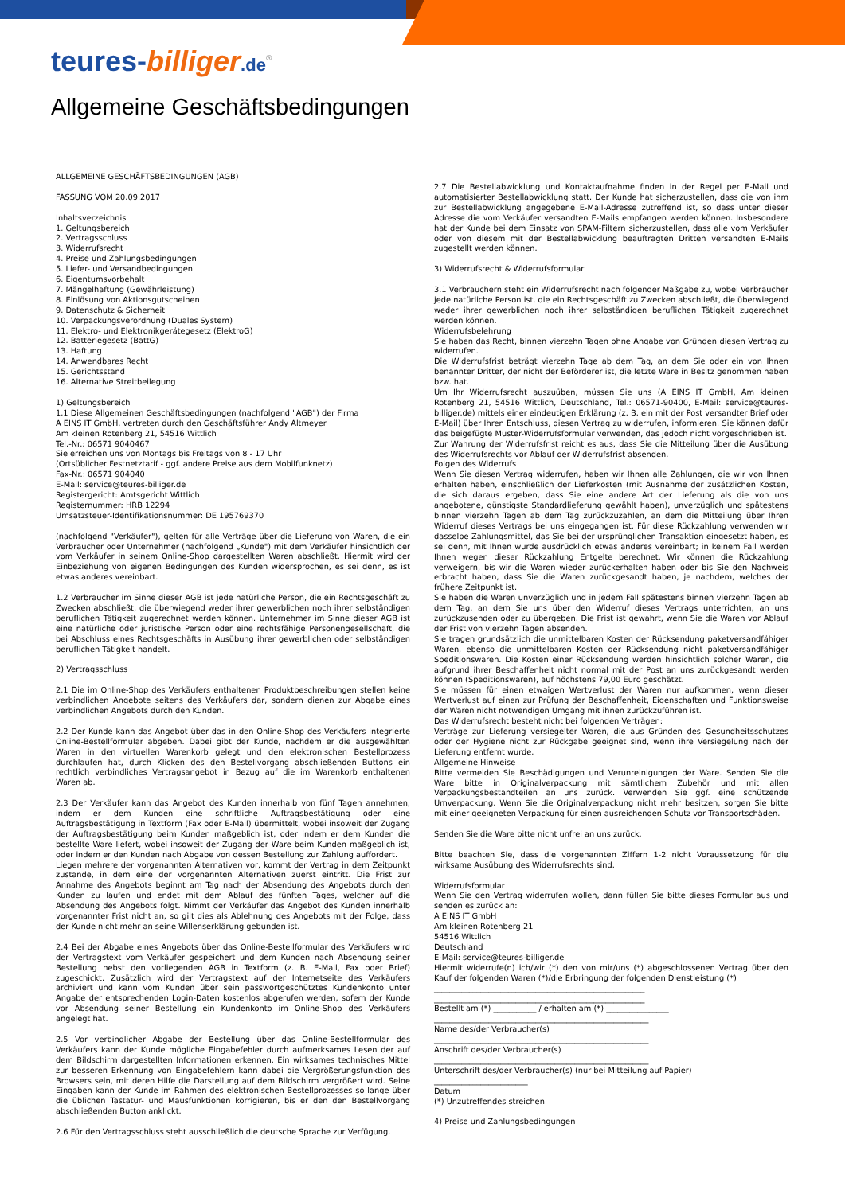teures-billiger.de<sup>®</sup>
Allgemeine Geschäftsbedingungen
ALLGEMEINE GESCHÄFTSBEDINGUNGEN (AGB)
FASSUNG VOM 20.09.2017
Inhaltsverzeichnis
1. Geltungsbereich
2. Vertragsschluss
3. Widerrufsrecht
4. Preise und Zahlungsbedingungen
5. Liefer- und Versandbedingungen
6. Eigentumsvorbehalt
7. Mängelhaftung (Gewährleistung)
8. Einlösung von Aktionsgutscheinen
9. Datenschutz & Sicherheit
10. Verpackungsverordnung (Duales System)
11. Elektro- und Elektronikgerätegesetz (ElektroG)
12. Batteriegesetz (BattG)
13. Haftung
14. Anwendbares Recht
15. Gerichtsstand
16. Alternative Streitbeilegung
1) Geltungsbereich
1.1 Diese Allgemeinen Geschäftsbedingungen (nachfolgend "AGB") der Firma
A EINS IT GmbH, vertreten durch den Geschäftsführer Andy Altmeyer
Am kleinen Rotenberg 21, 54516 Wittlich
Tel.-Nr.: 06571 9040467
Sie erreichen uns von Montags bis Freitags von 8 - 17 Uhr
(Ortsüblicher Festnetztarif - ggf. andere Preise aus dem Mobilfunknetz)
Fax-Nr.: 06571 904040
E-Mail: service@teures-billiger.de
Registergericht: Amtsgericht Wittlich
Registernummer: HRB 12294
Umsatzsteuer-Identifikationsnummer: DE 195769370
(nachfolgend "Verkäufer"), gelten für alle Verträge über die Lieferung von Waren, die ein Verbraucher oder Unternehmer (nachfolgend „Kunde") mit dem Verkäufer hinsichtlich der vom Verkäufer in seinem Online-Shop dargestellten Waren abschließt. Hiermit wird der Einbeziehung von eigenen Bedingungen des Kunden widersprochen, es sei denn, es ist etwas anderes vereinbart.
1.2 Verbraucher im Sinne dieser AGB ist jede natürliche Person, die ein Rechtsgeschäft zu Zwecken abschließt, die überwiegend weder ihrer gewerblichen noch ihrer selbständigen beruflichen Tätigkeit zugerechnet werden können. Unternehmer im Sinne dieser AGB ist eine natürliche oder juristische Person oder eine rechtsfähige Personengesellschaft, die bei Abschluss eines Rechtsgeschäfts in Ausübung ihrer gewerblichen oder selbständigen beruflichen Tätigkeit handelt.
2) Vertragsschluss
2.1 Die im Online-Shop des Verkäufers enthaltenen Produktbeschreibungen stellen keine verbindlichen Angebote seitens des Verkäufers dar, sondern dienen zur Abgabe eines verbindlichen Angebots durch den Kunden.
2.2 Der Kunde kann das Angebot über das in den Online-Shop des Verkäufers integrierte Online-Bestellformular abgeben. Dabei gibt der Kunde, nachdem er die ausgewählten Waren in den virtuellen Warenkorb gelegt und den elektronischen Bestellprozess durchlaufen hat, durch Klicken des den Bestellvorgang abschließenden Buttons ein rechtlich verbindliches Vertragsangebot in Bezug auf die im Warenkorb enthaltenen Waren ab.
2.3 Der Verkäufer kann das Angebot des Kunden innerhalb von fünf Tagen annehmen, indem er dem Kunden eine schriftliche Auftragsbestätigung oder eine Auftragsbestätigung in Textform (Fax oder E-Mail) übermittelt, wobei insoweit der Zugang der Auftragsbestätigung beim Kunden maßgeblich ist, oder indem er dem Kunden die bestellte Ware liefert, wobei insoweit der Zugang der Ware beim Kunden maßgeblich ist, oder indem er den Kunden nach Abgabe von dessen Bestellung zur Zahlung auffordert.
Liegen mehrere der vorgenannten Alternativen vor, kommt der Vertrag in dem Zeitpunkt zustande, in dem eine der vorgenannten Alternativen zuerst eintritt. Die Frist zur Annahme des Angebots beginnt am Tag nach der Absendung des Angebots durch den Kunden zu laufen und endet mit dem Ablauf des fünften Tages, welcher auf die Absendung des Angebots folgt. Nimmt der Verkäufer das Angebot des Kunden innerhalb vorgenannter Frist nicht an, so gilt dies als Ablehnung des Angebots mit der Folge, dass der Kunde nicht mehr an seine Willenserklärung gebunden ist.
2.4 Bei der Abgabe eines Angebots über das Online-Bestellformular des Verkäufers wird der Vertragstext vom Verkäufer gespeichert und dem Kunden nach Absendung seiner Bestellung nebst den vorliegenden AGB in Textform (z. B. E-Mail, Fax oder Brief) zugeschickt. Zusätzlich wird der Vertragstext auf der Internetseite des Verkäufers archiviert und kann vom Kunden über sein passwortgeschütztes Kundenkonto unter Angabe der entsprechenden Login-Daten kostenlos abgerufen werden, sofern der Kunde vor Absendung seiner Bestellung ein Kundenkonto im Online-Shop des Verkäufers angelegt hat.
2.5 Vor verbindlicher Abgabe der Bestellung über das Online-Bestellformular des Verkäufers kann der Kunde mögliche Eingabefehler durch aufmerksames Lesen der auf dem Bildschirm dargestellten Informationen erkennen. Ein wirksames technisches Mittel zur besseren Erkennung von Eingabefehlern kann dabei die Vergrößerungsfunktion des Browsers sein, mit deren Hilfe die Darstellung auf dem Bildschirm vergrößert wird. Seine Eingaben kann der Kunde im Rahmen des elektronischen Bestellprozesses so lange über die üblichen Tastatur- und Mausfunktionen korrigieren, bis er den den Bestellvorgang abschließenden Button anklickt.
2.6 Für den Vertragsschluss steht ausschließlich die deutsche Sprache zur Verfügung.
2.7 Die Bestellabwicklung und Kontaktaufnahme finden in der Regel per E-Mail und automatisierter Bestellabwicklung statt. Der Kunde hat sicherzustellen, dass die von ihm zur Bestellabwicklung angegebene E-Mail-Adresse zutreffend ist, so dass unter dieser Adresse die vom Verkäufer versandten E-Mails empfangen werden können. Insbesondere hat der Kunde bei dem Einsatz von SPAM-Filtern sicherzustellen, dass alle vom Verkäufer oder von diesem mit der Bestellabwicklung beauftragten Dritten versandten E-Mails zugestellt werden können.
3) Widerrufsrecht & Widerrufsformular
3.1 Verbrauchern steht ein Widerrufsrecht nach folgender Maßgabe zu, wobei Verbraucher jede natürliche Person ist, die ein Rechtsgeschäft zu Zwecken abschließt, die überwiegend weder ihrer gewerblichen noch ihrer selbständigen beruflichen Tätigkeit zugerechnet werden können.
Widerrufsbelehrung
Sie haben das Recht, binnen vierzehn Tagen ohne Angabe von Gründen diesen Vertrag zu widerrufen.
Die Widerrufsfrist beträgt vierzehn Tage ab dem Tag, an dem Sie oder ein von Ihnen benannter Dritter, der nicht der Beförderer ist, die letzte Ware in Besitz genommen haben bzw. hat.
Um Ihr Widerrufsrecht auszuüben, müssen Sie uns (A EINS IT GmbH, Am kleinen Rotenberg 21, 54516 Wittlich, Deutschland, Tel.: 06571-90400, E-Mail: service@teures-billiger.de) mittels einer eindeutigen Erklärung (z. B. ein mit der Post versandter Brief oder E-Mail) über Ihren Entschluss, diesen Vertrag zu widerrufen, informieren. Sie können dafür das beigefügte Muster-Widerrufsformular verwenden, das jedoch nicht vorgeschrieben ist.
Zur Wahrung der Widerrufsfrist reicht es aus, dass Sie die Mitteilung über die Ausübung des Widerrufsrechts vor Ablauf der Widerrufsfrist absenden.
Folgen des Widerrufs
Wenn Sie diesen Vertrag widerrufen, haben wir Ihnen alle Zahlungen, die wir von Ihnen erhalten haben, einschließlich der Lieferkosten (mit Ausnahme der zusätzlichen Kosten, die sich daraus ergeben, dass Sie eine andere Art der Lieferung als die von uns angebotene, günstigste Standardlieferung gewählt haben), unverzüglich und spätestens binnen vierzehn Tagen ab dem Tag zurückzuzahlen, an dem die Mitteilung über Ihren Widerruf dieses Vertrags bei uns eingegangen ist. Für diese Rückzahlung verwenden wir dasselbe Zahlungsmittel, das Sie bei der ursprünglichen Transaktion eingesetzt haben, es sei denn, mit Ihnen wurde ausdrücklich etwas anderes vereinbart; in keinem Fall werden Ihnen wegen dieser Rückzahlung Entgelte berechnet. Wir können die Rückzahlung verweigern, bis wir die Waren wieder zurückerhalten haben oder bis Sie den Nachweis erbracht haben, dass Sie die Waren zurückgesandt haben, je nachdem, welches der frühere Zeitpunkt ist.
Sie haben die Waren unverzüglich und in jedem Fall spätestens binnen vierzehn Tagen ab dem Tag, an dem Sie uns über den Widerruf dieses Vertrags unterrichten, an uns zurückzusenden oder zu übergeben. Die Frist ist gewahrt, wenn Sie die Waren vor Ablauf der Frist von vierzehn Tagen absenden.
Sie tragen grundsätzlich die unmittelbaren Kosten der Rücksendung paketversandfähiger Waren, ebenso die unmittelbaren Kosten der Rücksendung nicht paketversandfähiger Speditionswaren. Die Kosten einer Rücksendung werden hinsichtlich solcher Waren, die aufgrund ihrer Beschaffenheit nicht normal mit der Post an uns zurückgesandt werden können (Speditionswaren), auf höchstens 79,00 Euro geschätzt.
Sie müssen für einen etwaigen Wertverlust der Waren nur aufkommen, wenn dieser Wertverlust auf einen zur Prüfung der Beschaffenheit, Eigenschaften und Funktionsweise der Waren nicht notwendigen Umgang mit ihnen zurückzuführen ist.
Das Widerrufsrecht besteht nicht bei folgenden Verträgen:
Verträge zur Lieferung versiegelter Waren, die aus Gründen des Gesundheitsschutzes oder der Hygiene nicht zur Rückgabe geeignet sind, wenn ihre Versiegelung nach der Lieferung entfernt wurde.
Allgemeine Hinweise
Bitte vermeiden Sie Beschädigungen und Verunreinigungen der Ware. Senden Sie die Ware bitte in Originalverpackung mit sämtlichem Zubehör und mit allen Verpackungsbestandteilen an uns zurück. Verwenden Sie ggf. eine schützende Umverpackung. Wenn Sie die Originalverpackung nicht mehr besitzen, sorgen Sie bitte mit einer geeigneten Verpackung für einen ausreichenden Schutz vor Transportschäden.
Senden Sie die Ware bitte nicht unfrei an uns zurück.
Bitte beachten Sie, dass die vorgenannten Ziffern 1-2 nicht Voraussetzung für die wirksame Ausübung des Widerrufsrechts sind.
Widerrufsformular
Wenn Sie den Vertrag widerrufen wollen, dann füllen Sie bitte dieses Formular aus und senden es zurück an:
A EINS IT GmbH
Am kleinen Rotenberg 21
54516 Wittlich
Deutschland
E-Mail: service@teures-billiger.de
Hiermit widerrufe(n) ich/wir (*) den von mir/uns (*) abgeschlossenen Vertrag über den Kauf der folgenden Waren (*)/die Erbringung der folgenden Dienstleistung (*)
______________________________________________________
______________________________________________________
Bestellt am (*) ___________ / erhalten am (*) ________________
_______________________________________________________
Name des/der Verbraucher(s)
_______________________________________________________
Anschrift des/der Verbraucher(s)
_______________________________________________________
Unterschrift des/der Verbraucher(s) (nur bei Mitteilung auf Papier)
________________________
Datum
(*) Unzutreffendes streichen
4) Preise und Zahlungsbedingungen